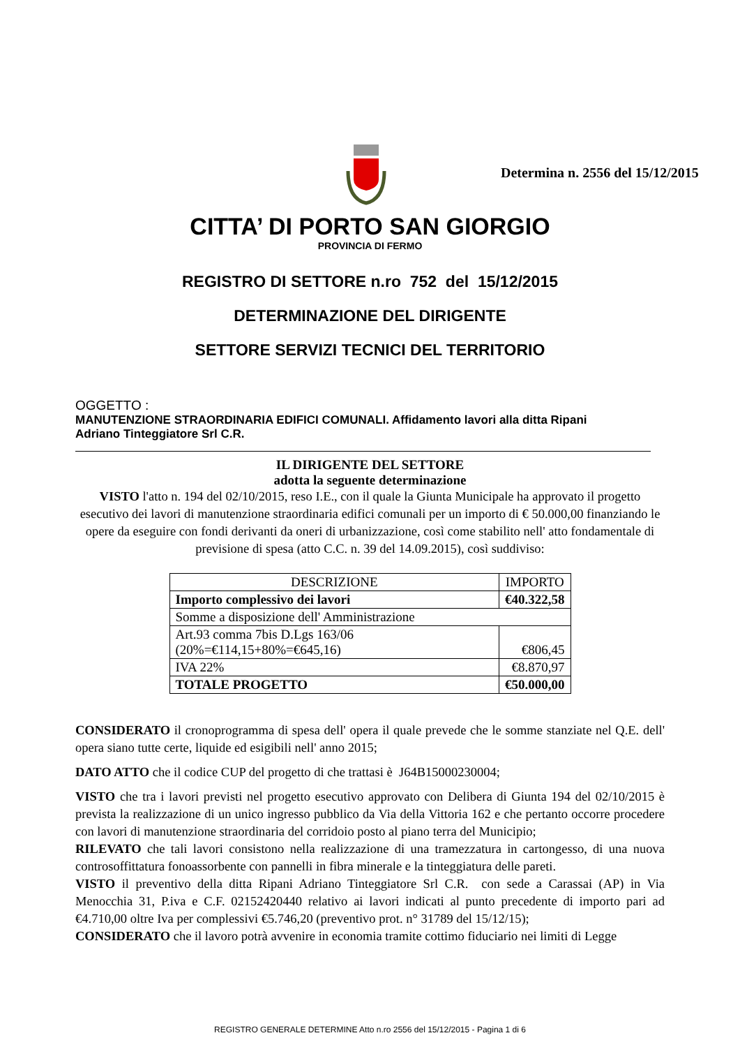Determina n. 2556 del 15/12/2015
CITTA’ DI PORTO SAN GIORGIO
PROVINCIA DI FERMO
REGISTRO DI SETTORE n.ro 752 del 15/12/2015
DETERMINAZIONE DEL DIRIGENTE
SETTORE SERVIZI TECNICI DEL TERRITORIO
OGGETTO :
MANUTENZIONE STRAORDINARIA EDIFICI COMUNALI. Affidamento lavori alla ditta Ripani
Adriano Tinteggiatore Srl C.R.
IL DIRIGENTE DEL SETTORE
adotta la seguente determinazione
VISTO l'atto n. 194 del 02/10/2015, reso I.E., con il quale la Giunta Municipale ha approvato il progetto esecutivo dei lavori di manutenzione straordinaria edifici comunali per un importo di € 50.000,00 finanziando le opere da eseguire con fondi derivanti da oneri di urbanizzazione, così come stabilito nell' atto fondamentale di previsione di spesa (atto C.C. n. 39 del 14.09.2015), così suddiviso:
| DESCRIZIONE | IMPORTO |
| --- | --- |
| Importo complessivo dei lavori | €40.322,58 |
| Somme a disposizione dell' Amministrazione | |
| Art.93 comma 7bis D.Lgs 163/06 (20%=€114,15+80%=€645,16) | €806,45 |
| IVA 22% | €8.870,97 |
| TOTALE PROGETTO | €50.000,00 |
CONSIDERATO il cronoprogramma di spesa dell' opera il quale prevede che le somme stanziate nel Q.E. dell' opera siano tutte certe, liquide ed esigibili nell' anno 2015;
DATO ATTO che il codice CUP del progetto di che trattasi è J64B15000230004;
VISTO che tra i lavori previsti nel progetto esecutivo approvato con Delibera di Giunta 194 del 02/10/2015 è prevista la realizzazione di un unico ingresso pubblico da Via della Vittoria 162 e che pertanto occorre procedere con lavori di manutenzione straordinaria del corridoio posto al piano terra del Municipio;
RILEVATO che tali lavori consistono nella realizzazione di una tramezzatura in cartongesso, di una nuova controsoffittatura fonoassorbente con pannelli in fibra minerale e la tinteggiatura delle pareti.
VISTO il preventivo della ditta Ripani Adriano Tinteggiatore Srl C.R. con sede a Carassai (AP) in Via Menocchia 31, P.iva e C.F. 02152420440 relativo ai lavori indicati al punto precedente di importo pari ad €4.710,00 oltre Iva per complessivi €5.746,20 (preventivo prot. n° 31789 del 15/12/15);
CONSIDERATO che il lavoro potrà avvenire in economia tramite cottimo fiduciario nei limiti di Legge
REGISTRO GENERALE DETERMINE Atto n.ro 2556 del 15/12/2015 - Pagina 1 di 6